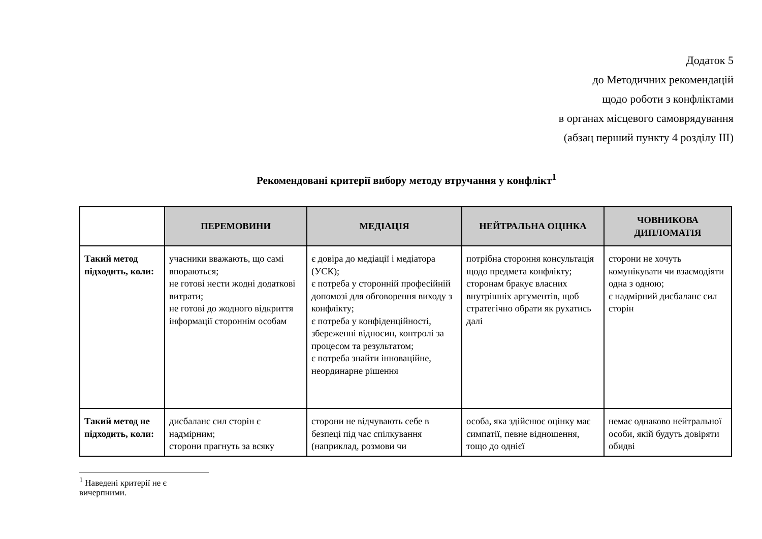Додаток 5
до Методичних рекомендацій
щодо роботи з конфліктами
в органах місцевого самоврядування
(абзац перший пункту 4 розділу ІІІ)
Рекомендовані критерії вибору методу втручання у конфлікт<sup>1</sup>
| | ПЕРЕМОВИНИ | МЕДІАЦІЯ | НЕЙТРАЛЬНА ОЦІНКА | ЧОВНИКОВА ДИПЛОМАТІЯ |
| --- | --- | --- | --- | --- |
| Такий метод підходить, коли: | учасники вважають, що самі впораються; не готові нести жодні додаткові витрати; не готові до жодного відкриття інформації стороннім особам | є довіра до медіації і медіатора (УСК); є потреба у сторонній професійній допомозі для обговорення виходу з конфлікту; є потреба у конфіденційності, збереженні відносин, контролі за процесом та результатом; є потреба знайти інноваційне, неординарне рішення | потрібна стороння консультація щодо предмета конфлікту; сторонам бракує власних внутрішніх аргументів, щоб стратегічно обрати як рухатись далі | сторони не хочуть комунікувати чи взаємодіяти одна з одною; є надмірний дисбаланс сил сторін |
| Такий метод не підходить, коли: | дисбаланс сил сторін є надмірним; сторони прагнуть за всяку | сторони не відчувають себе в безпеці під час спілкування (наприклад, розмови чи | особа, яка здійснює оцінку має симпатії, певне відношення, тощо до однієї | немає однаково нейтральної особи, якій будуть довіряти обидві |
<sup>1</sup> Наведені критерії не є вичерпними.